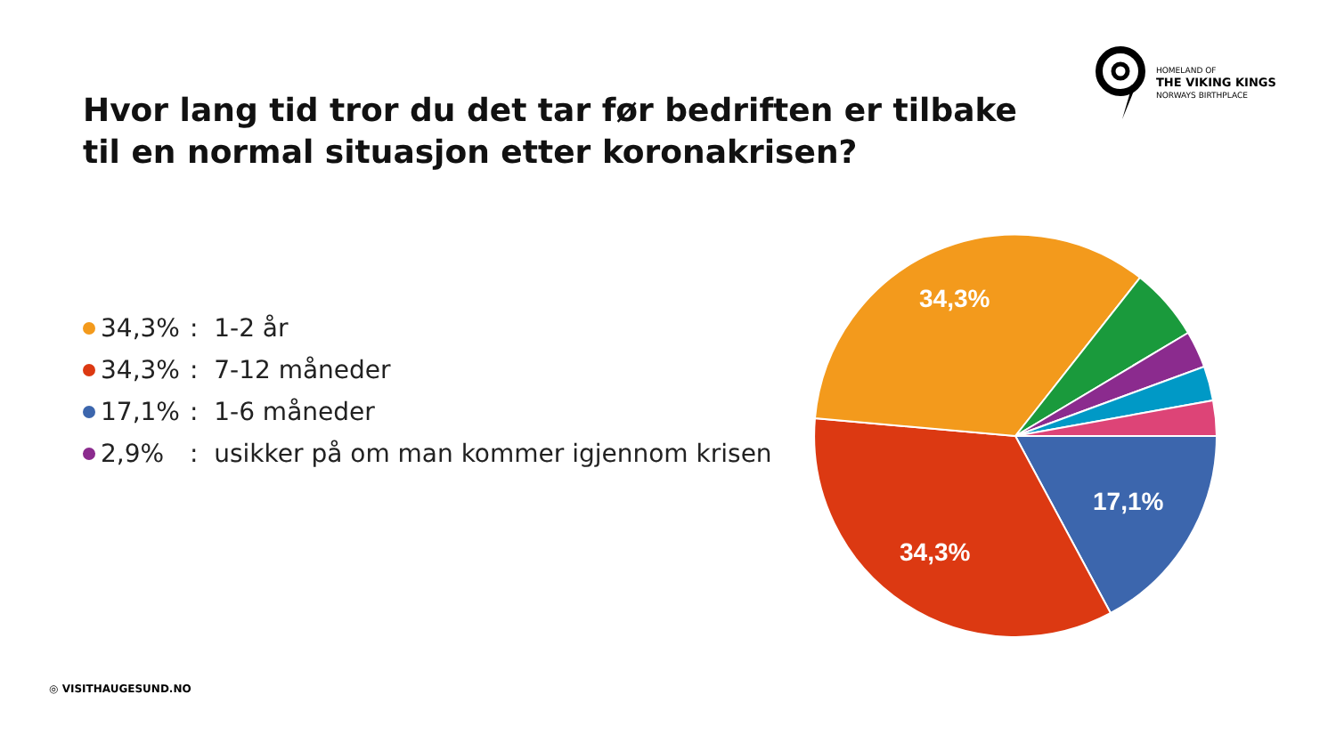HOMELAND OF
THE VIKING KINGS
NORWAYS BIRTHPLACE
Hvor lang tid tror du det tar før bedriften er tilbake
til en normal situasjon etter koronakrisen?
34,3%: 1-2 år
34,3%: 7-12 måneder
17,1%: 1-6 måneder
2,9%: usikker på om man kommer igjennom krisen
34,3%
34,3%
17,1%
◎ VISITHAUGESUND.NO